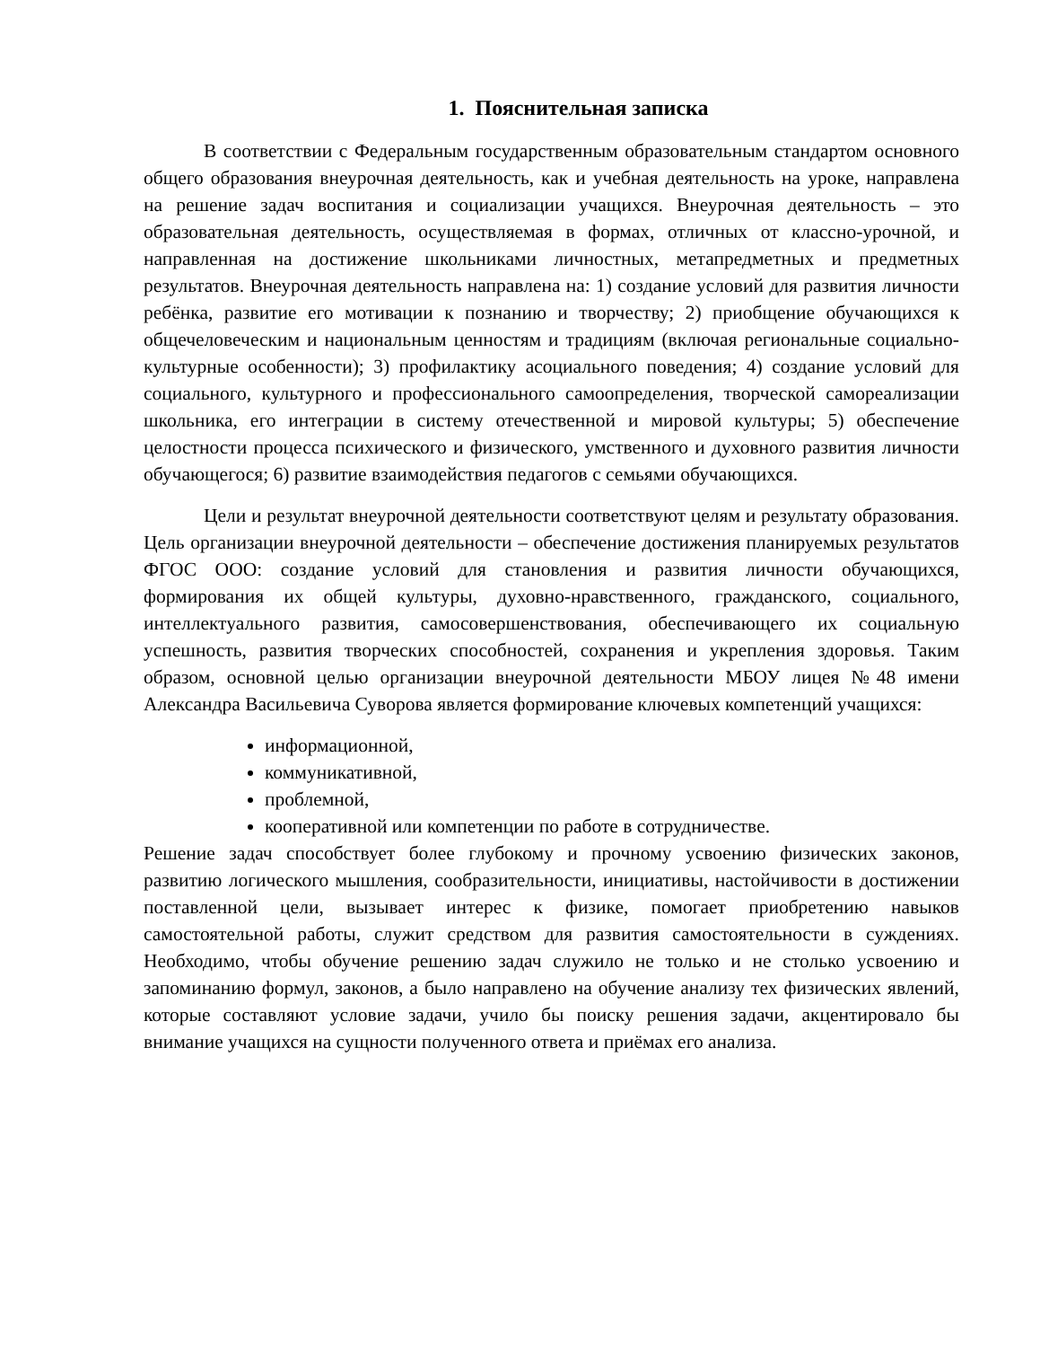1. Пояснительная записка
В соответствии с Федеральным государственным образовательным стандартом основного общего образования внеурочная деятельность, как и учебная деятельность на уроке, направлена на решение задач воспитания и социализации учащихся. Внеурочная деятельность – это образовательная деятельность, осуществляемая в формах, отличных от классно-урочной, и направленная на достижение школьниками личностных, метапредметных и предметных результатов. Внеурочная деятельность направлена на: 1) создание условий для развития личности ребёнка, развитие его мотивации к познанию и творчеству; 2) приобщение обучающихся к общечеловеческим и национальным ценностям и традициям (включая региональные социально-культурные особенности); 3) профилактику асоциального поведения; 4) создание условий для социального, культурного и профессионального самоопределения, творческой самореализации школьника, его интеграции в систему отечественной и мировой культуры; 5) обеспечение целостности процесса психического и физического, умственного и духовного развития личности обучающегося; 6) развитие взаимодействия педагогов с семьями обучающихся.
Цели и результат внеурочной деятельности соответствуют целям и результату образования. Цель организации внеурочной деятельности – обеспечение достижения планируемых результатов ФГОС ООО: создание условий для становления и развития личности обучающихся, формирования их общей культуры, духовно-нравственного, гражданского, социального, интеллектуального развития, самосовершенствования, обеспечивающего их социальную успешность, развития творческих способностей, сохранения и укрепления здоровья. Таким образом, основной целью организации внеурочной деятельности МБОУ лицея №48 имени Александра Васильевича Суворова является формирование ключевых компетенций учащихся:
информационной,
коммуникативной,
проблемной,
кооперативной или компетенции по работе в сотрудничестве.
Решение задач способствует более глубокому и прочному усвоению физических законов, развитию логического мышления, сообразительности, инициативы, настойчивости в достижении поставленной цели, вызывает интерес к физике, помогает приобретению навыков самостоятельной работы, служит средством для развития самостоятельности в суждениях. Необходимо, чтобы обучение решению задач служило не только и не столько усвоению и запоминанию формул, законов, а было направлено на обучение анализу тех физических явлений, которые составляют условие задачи, учило бы поиску решения задачи, акцентировало бы внимание учащихся на сущности полученного ответа и приёмах его анализа.